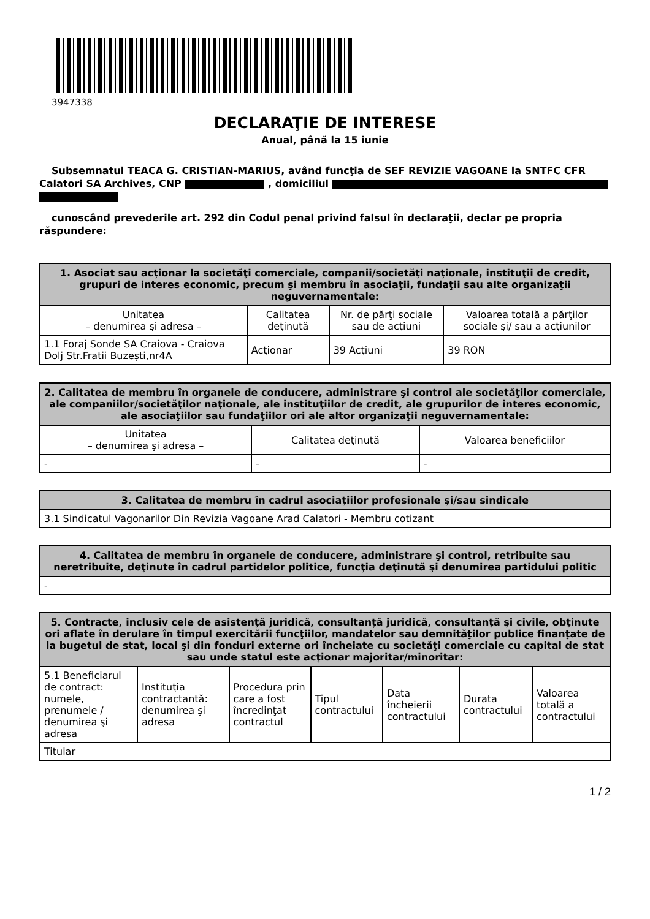3947338
DECLARAŢIE DE INTERESE
Anual, până la 15 iunie
Subsemnatul TEACA G. CRISTIAN-MARIUS, având funcţia de SEF REVIZIE VAGOANE la SNTFC CFR Calatori SA Archives, CNP , domiciliul
cunoscând prevederile art. 292 din Codul penal privind falsul în declaraţii, declar pe propria răspundere:
| 1. Asociat sau acţionar la societăţi comerciale, companii/societăţi naţionale, instituţii de credit, grupuri de interes economic, precum şi membru în asociaţii, fundaţii sau alte organizaţii neguvernamentale: | | | |
| --- | --- | --- | --- |
| Unitatea – denumirea şi adresa – | Calitatea deţinută | Nr. de părţi sociale sau de acţiuni | Valoarea totală a părţilor sociale şi/ sau a acţiunilor |
| 1.1 Foraj Sonde SA Craiova - Craiova Dolj Str.Fratii Buzești,nr4A | Acţionar | 39 Acţiuni | 39 RON |
| 2. Calitatea de membru în organele de conducere, administrare şi control ale societăţilor comerciale, ale companiilor/societăţilor naţionale, ale instituţiilor de credit, ale grupurilor de interes economic, ale asociaţiilor sau fundaţiilor ori ale altor organizaţii neguvernamentale: | | |
| --- | --- | --- |
| Unitatea – denumirea şi adresa – | Calitatea deţinută | Valoarea beneficiilor |
| - | - | - |
| 3. Calitatea de membru în cadrul asociaţiilor profesionale şi/sau sindicale |
| --- |
| 3.1 Sindicatul Vagonarilor Din Revizia Vagoane Arad Calatori - Membru cotizant |
| 4. Calitatea de membru în organele de conducere, administrare şi control, retribuite sau neretribuite, deţinute în cadrul partidelor politice, funcţia deţinută şi denumirea partidului politic |
| --- |
| - |
| 5. Contracte, inclusiv cele de asistenţă juridică, consultanță juridică, consultanţă şi civile, obţinute ori aflate în derulare în timpul exercitării funcţiilor, mandatelor sau demnităţilor publice finanţate de la bugetul de stat, local şi din fonduri externe ori încheiate cu societăţi comerciale cu capital de stat sau unde statul este acţionar majoritar/minoritar: | | | | | | |
| --- | --- | --- | --- | --- | --- | --- |
| 5.1 Beneficiarul de contract: numele, prenumele / denumirea şi adresa | Instituţia contractantă: denumirea şi adresa | Procedura prin care a fost încredinţat contractul | Tipul contractului | Data încheierii contractului | Durata contractului | Valoarea totală a contractului |
| Titular | | | | | | |
1 / 2